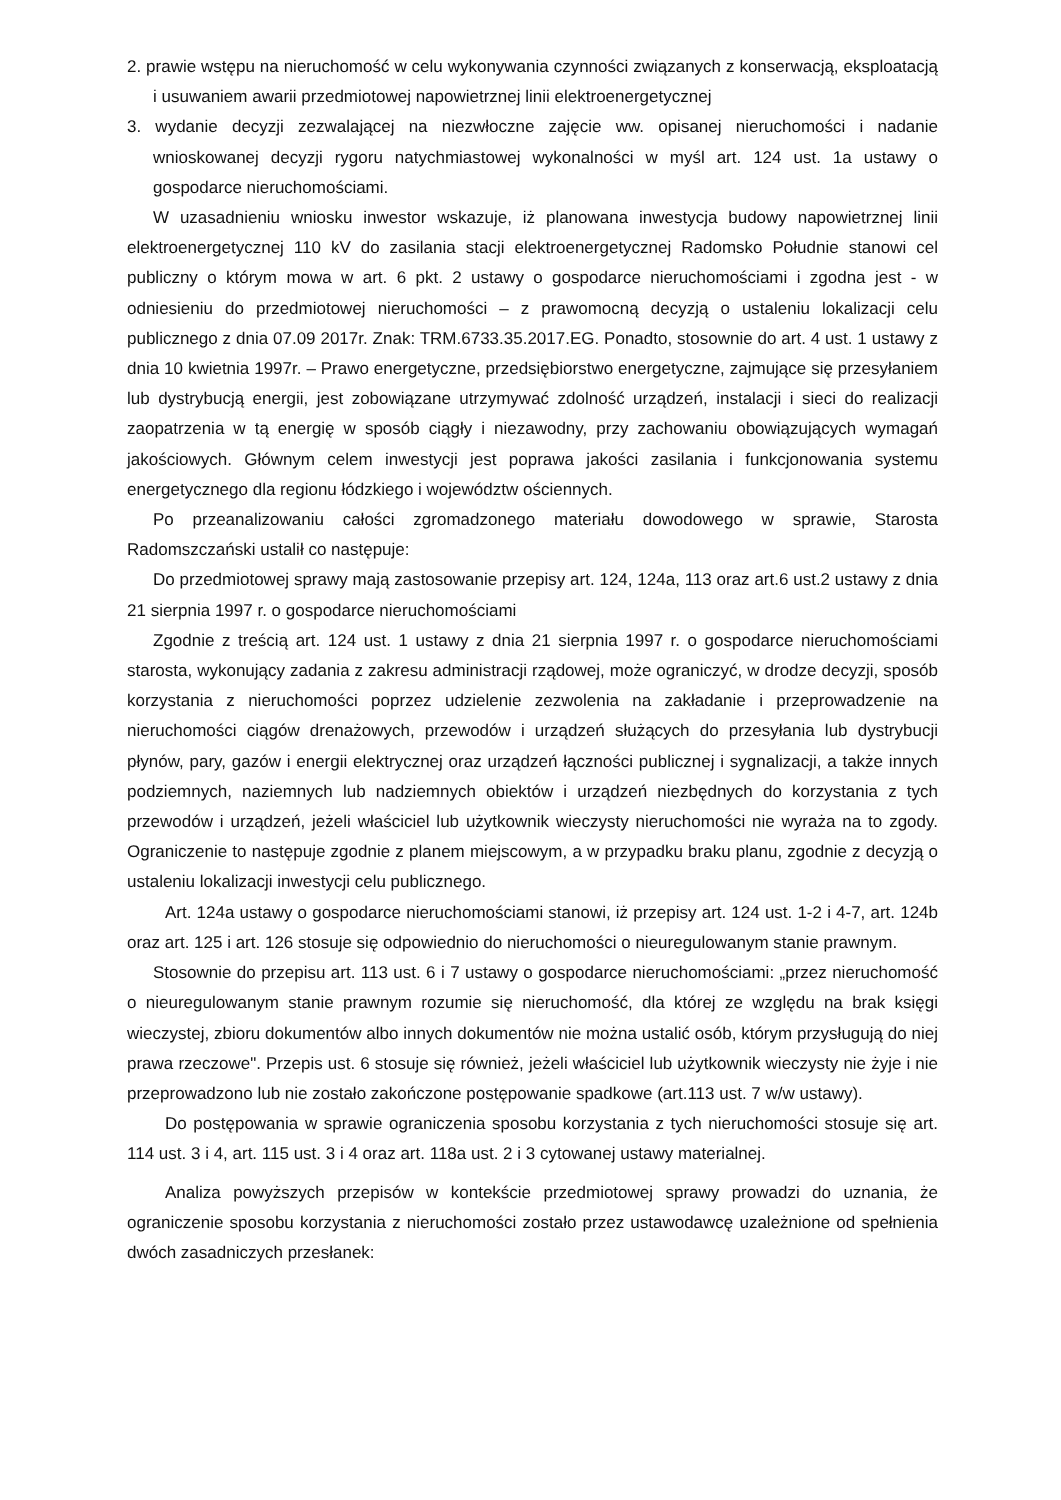2. prawie wstępu na nieruchomość w celu wykonywania czynności związanych z konserwacją, eksploatacją i usuwaniem awarii przedmiotowej napowietrznej linii elektroenergetycznej
3. wydanie decyzji zezwalającej na niezwłoczne zajęcie ww. opisanej nieruchomości i nadanie wnioskowanej decyzji rygoru natychmiastowej wykonalności w myśl art. 124 ust. 1a ustawy o gospodarce nieruchomościami.
W uzasadnieniu wniosku inwestor wskazuje, iż planowana inwestycja budowy napowietrznej linii elektroenergetycznej 110 kV do zasilania stacji elektroenergetycznej Radomsko Południe stanowi cel publiczny o którym mowa w art. 6 pkt. 2 ustawy o gospodarce nieruchomościami i zgodna jest - w odniesieniu do przedmiotowej nieruchomości – z prawomocną decyzją o ustaleniu lokalizacji celu publicznego z dnia 07.09 2017r. Znak: TRM.6733.35.2017.EG. Ponadto, stosownie do art. 4 ust. 1 ustawy z dnia 10 kwietnia 1997r. – Prawo energetyczne, przedsiębiorstwo energetyczne, zajmujące się przesyłaniem lub dystrybucją energii, jest zobowiązane utrzymywać zdolność urządzeń, instalacji i sieci do realizacji zaopatrzenia w tą energię w sposób ciągły i niezawodny, przy zachowaniu obowiązujących wymagań jakościowych. Głównym celem inwestycji jest poprawa jakości zasilania i funkcjonowania systemu energetycznego dla regionu łódzkiego i województw ościennych.
Po przeanalizowaniu całości zgromadzonego materiału dowodowego w sprawie, Starosta Radomszczański ustalił co następuje:
Do przedmiotowej sprawy mają zastosowanie przepisy art. 124, 124a, 113 oraz art.6 ust.2 ustawy z dnia 21 sierpnia 1997 r. o gospodarce nieruchomościami
Zgodnie z treścią art. 124 ust. 1 ustawy z dnia 21 sierpnia 1997 r. o gospodarce nieruchomościami starosta, wykonujący zadania z zakresu administracji rządowej, może ograniczyć, w drodze decyzji, sposób korzystania z nieruchomości poprzez udzielenie zezwolenia na zakładanie i przeprowadzenie na nieruchomości ciągów drenażowych, przewodów i urządzeń służących do przesyłania lub dystrybucji płynów, pary, gazów i energii elektrycznej oraz urządzeń łączności publicznej i sygnalizacji, a także innych podziemnych, naziemnych lub nadziemnych obiektów i urządzeń niezbędnych do korzystania z tych przewodów i urządzeń, jeżeli właściciel lub użytkownik wieczysty nieruchomości nie wyraża na to zgody. Ograniczenie to następuje zgodnie z planem miejscowym, a w przypadku braku planu, zgodnie z decyzją o ustaleniu lokalizacji inwestycji celu publicznego.
Art. 124a ustawy o gospodarce nieruchomościami stanowi, iż przepisy art. 124 ust. 1-2 i 4-7, art. 124b oraz art. 125 i art. 126 stosuje się odpowiednio do nieruchomości o nieuregulowanym stanie prawnym.
Stosownie do przepisu art. 113 ust. 6 i 7 ustawy o gospodarce nieruchomościami: „przez nieruchomość o nieuregulowanym stanie prawnym rozumie się nieruchomość, dla której ze względu na brak księgi wieczystej, zbioru dokumentów albo innych dokumentów nie można ustalić osób, którym przysługują do niej prawa rzeczowe". Przepis ust. 6 stosuje się również, jeżeli właściciel lub użytkownik wieczysty nie żyje i nie przeprowadzono lub nie zostało zakończone postępowanie spadkowe (art.113 ust. 7 w/w ustawy).
Do postępowania w sprawie ograniczenia sposobu korzystania z tych nieruchomości stosuje się art. 114 ust. 3 i 4, art. 115 ust. 3 i 4 oraz art. 118a ust. 2 i 3 cytowanej ustawy materialnej.
Analiza powyższych przepisów w kontekście przedmiotowej sprawy prowadzi do uznania, że ograniczenie sposobu korzystania z nieruchomości zostało przez ustawodawcę uzależnione od spełnienia dwóch zasadniczych przesłanek: